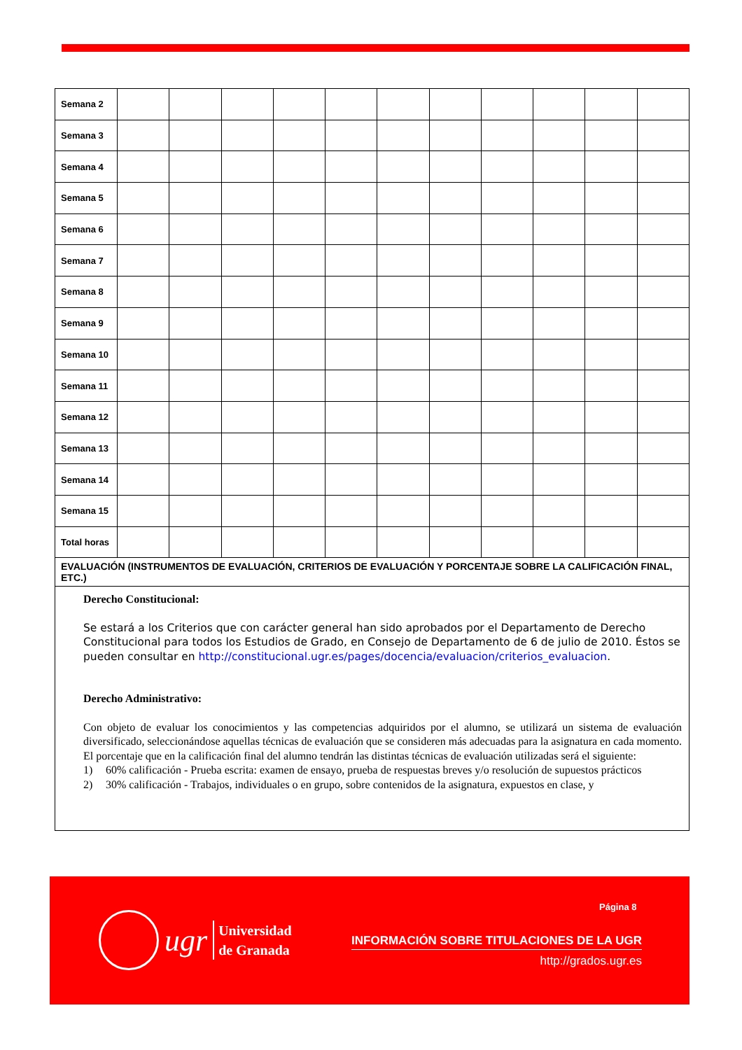| Semana 2 | | | | | | | | | | | |
| Semana 3 | | | | | | | | | | | |
| Semana 4 | | | | | | | | | | | |
| Semana 5 | | | | | | | | | | | |
| Semana 6 | | | | | | | | | | | |
| Semana 7 | | | | | | | | | | | |
| Semana 8 | | | | | | | | | | | |
| Semana 9 | | | | | | | | | | | |
| Semana 10 | | | | | | | | | | | |
| Semana 11 | | | | | | | | | | | |
| Semana 12 | | | | | | | | | | | |
| Semana 13 | | | | | | | | | | | |
| Semana 14 | | | | | | | | | | | |
| Semana 15 | | | | | | | | | | | |
| Total horas | | | | | | | | | | | |
| EVALUACIÓN (INSTRUMENTOS DE EVALUACIÓN, CRITERIOS DE EVALUACIÓN Y PORCENTAJE SOBRE LA CALIFICACIÓN FINAL, ETC.) | | | | | | | | | | | |
| Derecho Constitucional: Se estará a los Criterios que con carácter general han sido aprobados por el Departamento de Derecho Constitucional para todos los Estudios de Grado, en Consejo de Departamento de 6 de julio de 2010. Éstos se pueden consultar en http://constitucional.ugr.es/pages/docencia/evaluacion/criterios_evaluacion . Derecho Administrativo: Con objeto de evaluar los conocimientos y las competencias adquiridos por el alumno, se utilizará un sistema de evaluación diversificado, seleccionándose aquellas técnicas de evaluación que se consideren más adecuadas para la asignatura en cada momento. El porcentaje que en la calificación final del alumno tendrán las distintas técnicas de evaluación utilizadas será el siguiente: 1) 60% calificación - Prueba escrita: examen de ensayo, prueba de respuestas breves y/o resolución de supuestos prácticos 2) 30% calificación - Trabajos, individuales o en grupo, sobre contenidos de la asignatura, expuestos en clase, y | | | | | | | | | | | |
Página 8
ugr
Universidad
de Granada
INFORMACIÓN SOBRE TITULACIONES DE LA UGR
http://grados.ugr.es